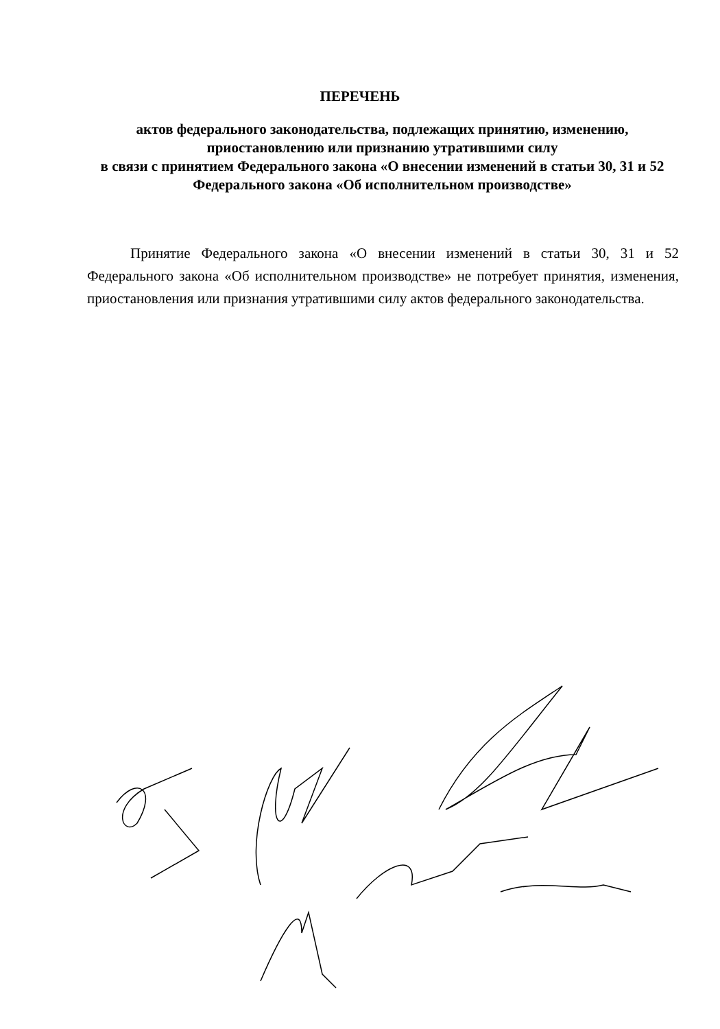ПЕРЕЧЕНЬ
актов федерального законодательства, подлежащих принятию, изменению, приостановлению или признанию утратившими силу
в связи с принятием Федерального закона «О внесении изменений в статьи 30, 31 и 52 Федерального закона «Об исполнительном производстве»
Принятие Федерального закона «О внесении изменений в статьи 30, 31 и 52 Федерального закона «Об исполнительном производстве» не потребует принятия, изменения, приостановления или признания утратившими силу актов федерального законодательства.